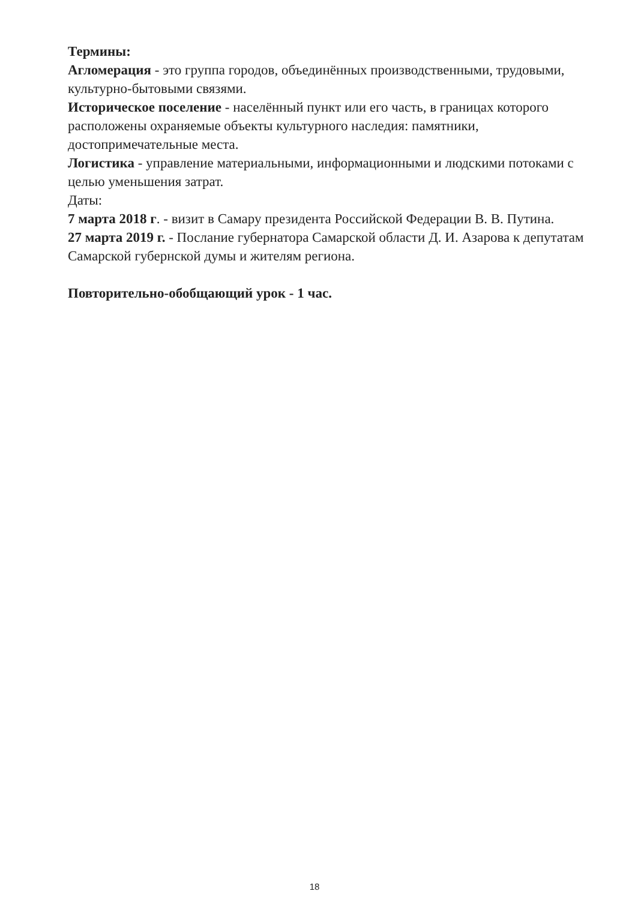Термины:
Агломерация - это группа городов, объединённых производственными, трудовыми, культурно-бытовыми связями.
Историческое поселение - населённый пункт или его часть, в границах которого расположены охраняемые объекты культурного наследия: памятники, достопримечательные места.
Логистика - управление материальными, информационными и людскими потоками с целью уменьшения затрат.
Даты:
7 марта 2018 г. - визит в Самару президента Российской Федерации В. В. Путина.
27 марта 2019 г. - Послание губернатора Самарской области Д. И. Азарова к депутатам Самарской губернской думы и жителям региона.
Повторительно-обобщающий урок - 1 час.
18